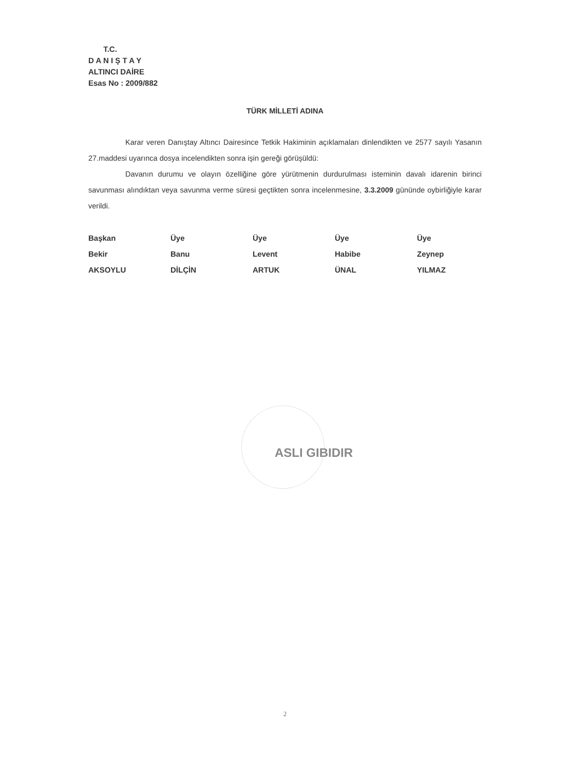T.C.
D A N I Ş T A Y
ALTINCI DAİRE
Esas No : 2009/882
TÜRK MİLLETİ ADINA
Karar veren Danıştay Altıncı Dairesince Tetkik Hakiminin açıklamaları dinlendikten ve 2577 sayılı Yasanın 27.maddesi uyarınca dosya incelendikten sonra işin gereği görüşüldü:
Davanın durumu ve olayın özelliğine göre yürütmenin durdurulması isteminin davalı idarenin birinci savunması alındıktan veya savunma verme süresi geçtikten sonra incelenmesine, 3.3.2009 gününde oybirliğiyle karar verildi.
Başkan
Bekir
AKSOYLU
Üye
Banu
DİLÇİN
Üye
Levent
ARTUK
Üye
Habibe
ÜNAL
Üye
Zeynep
YILMAZ
ASLI GIBIDIR
2